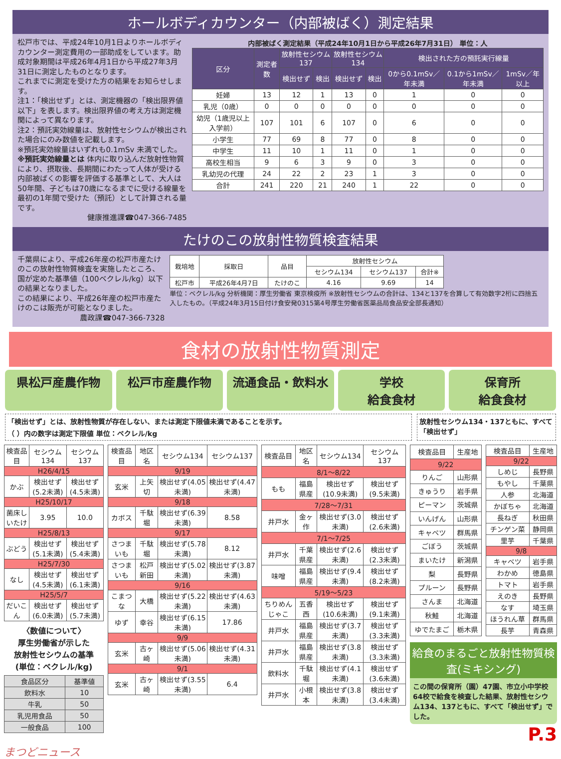ホールボディカウンター（内部被ばく）測定結果
松戸市では、平成24年10月1日よりホールボディカウンター測定費用の一部助成をしています。助成対象期間は平成26年4月1日から平成27年3月31日に測定したものとなります。
これまでに測定を受けた方の結果をお知らせします。
注1：「検出せず」とは、測定機器の「検出限界値以下」を表します。検出限界値の考え方は測定機関によって異なります。
注2：預託実効線量は、放射性セシウムが検出された場合にのみ数値を記載します。
※預託実効線量はいずれも0.1mSv 未満でした。
※預託実効線量とは 体内に取り込んだ放射性物質により、摂取後、長期間にわたって人体が受ける内部被ばくの影響を評価する基準として、大人は50年間、子どもは70歳になるまでに受ける線量を最初の1年間で受けた（預託）として計算される量です。
健康推進課☎047-366-7485
内部被ばく測定結果（平成24年10月1日から平成26年7月31日） 単位：人
| 区分 | 測定者数 | 放射性セシウム137 | | 放射性セシウム134 | | 検出された方の預託実行線量 | | |
| --- | --- | --- | --- | --- | --- | --- | --- | --- |
| | | 検出せず | 検出 | 検出せず | 検出 | 0から0.1mSv／年未満 | 0.1から1mSv／年未満 | 1mSv／年以上 |
| 妊婦 | 13 | 12 | 1 | 13 | 0 | 1 | 0 | 0 |
| 乳児（0歳） | 0 | 0 | 0 | 0 | 0 | 0 | 0 | 0 |
| 幼児（1歳児以上入学前） | 107 | 101 | 6 | 107 | 0 | 6 | 0 | 0 |
| 小学生 | 77 | 69 | 8 | 77 | 0 | 8 | 0 | 0 |
| 中学生 | 11 | 10 | 1 | 11 | 0 | 1 | 0 | 0 |
| 高校生相当 | 9 | 6 | 3 | 9 | 0 | 3 | 0 | 0 |
| 乳幼児の代理 | 24 | 22 | 2 | 23 | 1 | 3 | 0 | 0 |
| 合計 | 241 | 220 | 21 | 240 | 1 | 22 | 0 | 0 |
たけのこの放射性物質検査結果
千葉県により、平成26年産の松戸市産たけのこの放射性物質検査を実施したところ、国が定めた基準値（100ベクレル/kg）以下の結果となりました。
この結果により、平成26年産の松戸市産たけのこは販売が可能となりました。
農政課☎047-366-7328
| 栽培地 | 採取日 | 品目 | 放射性セシウム | | |
| --- | --- | --- | --- | --- | --- |
| | | | セシウム134 | セシウム137 | 合計※ |
| 松戸市 | 平成26年4月7日 | たけのこ | 4.16 | 9.69 | 14 |
単位：ベクレル/kg 分析機関：厚生労働省 東京検疫所 ※放射性セシウムの合計は、134と137を合算して有効数字2桁に四捨五入したもの。（平成24年3月15日付け食安発0315第4号厚生労働省医薬品局食品安全部長通知）
食材の放射性物質測定
県松戸産農作物 松戸市産農作物 流通食品・飲料水 学校
給食食材
保育所
給食食材
「検出せず」とは、放射性物質が存在しない、または測定下限値未満であることを示す。
（ ）内の数字は測定下限値 単位：ベクレル/kg
放射性セシウム134・137ともに、すべて「検出せず」
| 検査品目 | セシウム134 | セシウム137 |
| --- | --- | --- |
| H26/4/15 | | |
| かぶ | 検出せず(5.2未満) | 検出せず(4.5未満) |
| H25/10/17 | | |
| 菌床しいたけ | 3.95 | 10.0 |
| H25/8/13 | | |
| ぶどう | 検出せず(5.1未満) | 検出せず(5.4未満) |
| H25/7/30 | | |
| なし | 検出せず(4.5未満) | 検出せず(6.1未満) |
| H25/5/7 | | |
| だいこん | 検出せず(6.0未満) | 検出せず(5.7未満) |
〈数値について〉
厚生労働省が示した
放射性セシウムの基準
(単位：ベクレル/kg)
| 食品区分 | 基準値 |
| --- | --- |
| 飲料水 | 10 |
| 牛乳 | 50 |
| 乳児用食品 | 50 |
| 一般食品 | 100 |
まつどニュース
| 検査品目 | 地区名 | セシウム134 | セシウム137 |
| --- | --- | --- | --- |
| 9/19 | | | |
| 玄米 | 上矢切 | 検出せず(4.05未満) | 検出せず(4.47未満) |
| 9/18 | | | |
| カボス | 千駄堀 | 検出せず(6.39未満) | 8.58 |
| 9/17 | | | |
| さつまいも | 千駄堀 | 検出せず(5.78未満) | 8.12 |
| さつまいも | 松戸新田 | 検出せず(5.02未満) | 検出せず(3.87未満) |
| 9/16 | | | |
| こまつな | 大橋 | 検出せず(5.22未満) | 検出せず(4.63未満) |
| ゆず | 幸谷 | 検出せず(6.15未満) | 17.86 |
| 9/9 | | | |
| 玄米 | 古ヶ崎 | 検出せず(5.06未満) | 検出せず(4.31未満) |
| 9/1 | | | |
| 玄米 | 古ヶ崎 | 検出せず(3.55未満) | 6.4 |
| 検査品目 | 地区名 | セシウム134 | セシウム137 |
| --- | --- | --- | --- |
| 8/1～8/22 | | | |
| もも | 福島県産 | 検出せず(10.9未満) | 検出せず(9.5未満) |
| 7/28～7/31 | | | |
| 井戸水 | 金ヶ作 | 検出せず(3.0未満) | 検出せず(2.6未満) |
| 7/1～7/25 | | | |
| 井戸水 | 千葉県産 | 検出せず(2.6未満) | 検出せず(2.3未満) |
| 味噌 | 福島県産 | 検出せず(9.4未満) | 検出せず(8.2未満) |
| 5/19～5/23 | | | |
| ちりめんじゃこ | 五香西 | 検出せず(10.6未満) | 検出せず(9.1未満) |
| 井戸水 | 福島県産 | 検出せず(3.7未満) | 検出せず(3.3未満) |
| 井戸水 | 福島県産 | 検出せず(3.8未満) | 検出せず(3.3未満) |
| 飲料水 | 千駄堀 | 検出せず(4.1未満) | 検出せず(3.6未満) |
| 井戸水 | 小根本 | 検出せず(3.8未満) | 検出せず(3.4未満) |
| 検査品目 | 生産地 |
| --- | --- |
| 9/22 | |
| りんご | 山形県 |
| きゅうり | 岩手県 |
| ピーマン | 茨城県 |
| いんげん | 山形県 |
| キャベツ | 群馬県 |
| ごぼう | 茨城県 |
| まいたけ | 新潟県 |
| 梨 | 長野県 |
| プルーン | 長野県 |
| さんま | 北海道 |
| 秋鮭 | 北海道 |
| ゆでたまご | 栃木県 |
| 検査品目 | 生産地 |
| --- | --- |
| 9/22 | |
| しめじ | 長野県 |
| もやし | 千葉県 |
| 人参 | 北海道 |
| かぼちゃ | 北海道 |
| 長ねぎ | 秋田県 |
| チンゲン菜 | 静岡県 |
| 里芋 | 千葉県 |
| 9/8 | |
| キャベツ | 岩手県 |
| わかめ | 徳島県 |
| トマト | 岩手県 |
| えのき | 長野県 |
| なす | 埼玉県 |
| ほうれん草 | 群馬県 |
| 長芋 | 青森県 |
給食のまるごと放射性物質検査(ミキシング)
この間の保育所（園）47園、市立小中学校64校で給食を検査した結果、放射性セシウム134、137ともに、すべて「検出せず」でした。
P.3